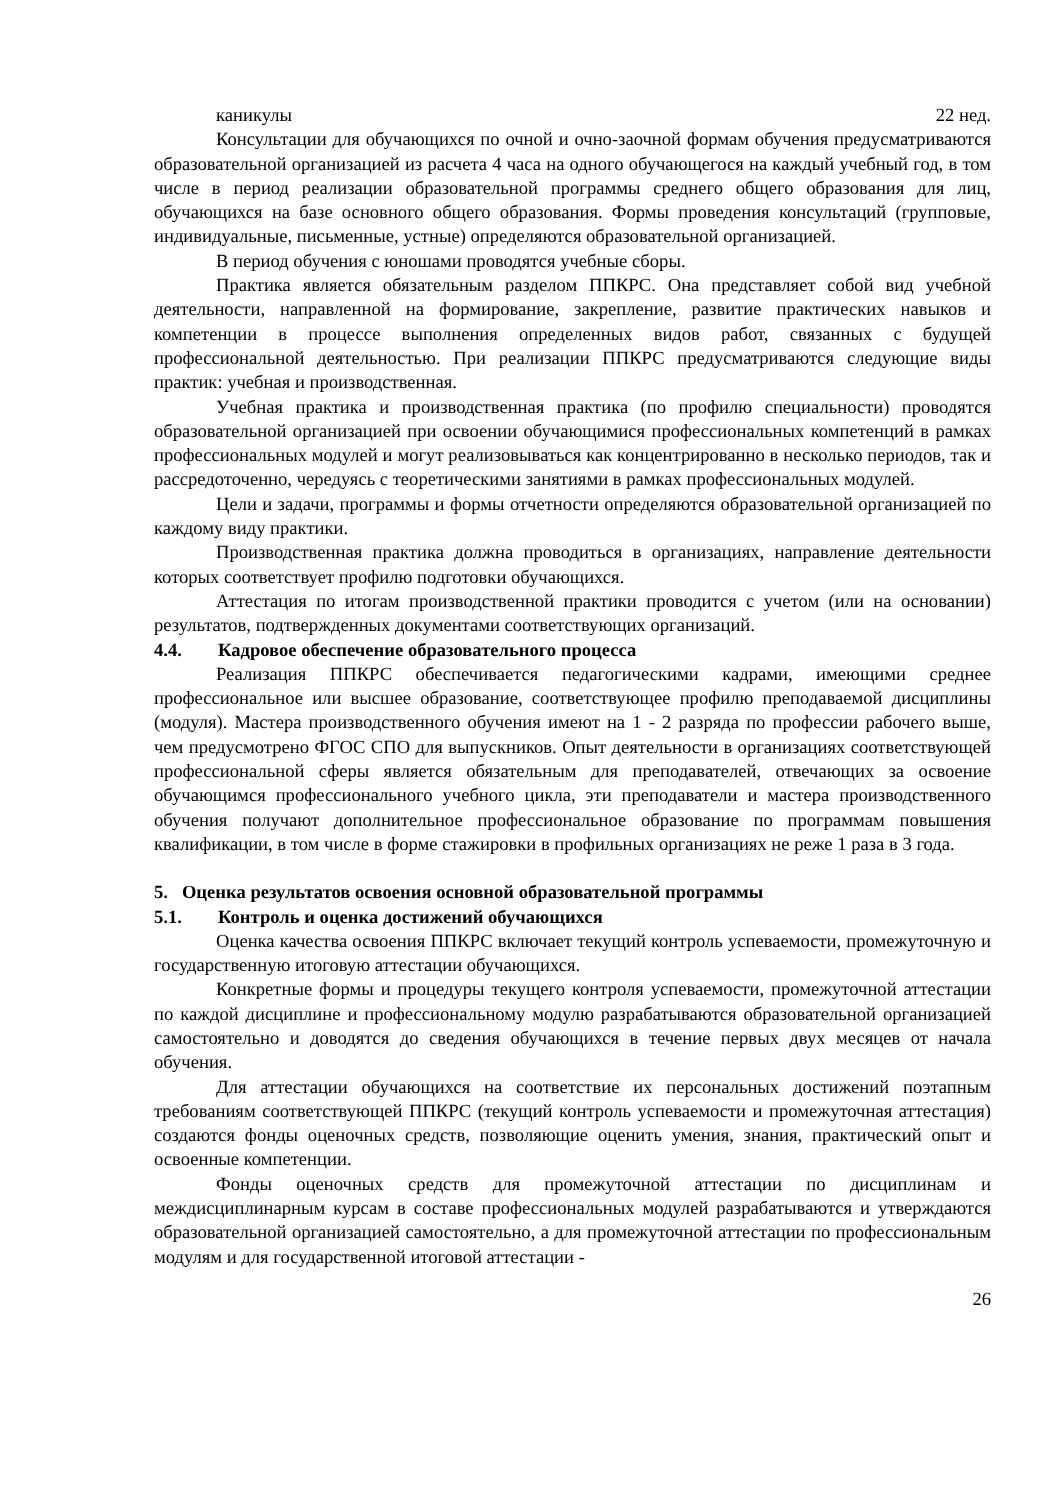каникулы 22 нед.
Консультации для обучающихся по очной и очно-заочной формам обучения предусматриваются образовательной организацией из расчета 4 часа на одного обучающегося на каждый учебный год, в том числе в период реализации образовательной программы среднего общего образования для лиц, обучающихся на базе основного общего образования. Формы проведения консультаций (групповые, индивидуальные, письменные, устные) определяются образовательной организацией.
В период обучения с юношами проводятся учебные сборы.
Практика является обязательным разделом ППКРС. Она представляет собой вид учебной деятельности, направленной на формирование, закрепление, развитие практических навыков и компетенции в процессе выполнения определенных видов работ, связанных с будущей профессиональной деятельностью. При реализации ППКРС предусматриваются следующие виды практик: учебная и производственная.
Учебная практика и производственная практика (по профилю специальности) проводятся образовательной организацией при освоении обучающимися профессиональных компетенций в рамках профессиональных модулей и могут реализовываться как концентрированно в несколько периодов, так и рассредоточенно, чередуясь с теоретическими занятиями в рамках профессиональных модулей.
Цели и задачи, программы и формы отчетности определяются образовательной организацией по каждому виду практики.
Производственная практика должна проводиться в организациях, направление деятельности которых соответствует профилю подготовки обучающихся.
Аттестация по итогам производственной практики проводится с учетом (или на основании) результатов, подтвержденных документами соответствующих организаций.
4.4. Кадровое обеспечение образовательного процесса
Реализация ППКРС обеспечивается педагогическими кадрами, имеющими среднее профессиональное или высшее образование, соответствующее профилю преподаваемой дисциплины (модуля). Мастера производственного обучения имеют на 1 - 2 разряда по профессии рабочего выше, чем предусмотрено ФГОС СПО для выпускников. Опыт деятельности в организациях соответствующей профессиональной сферы является обязательным для преподавателей, отвечающих за освоение обучающимся профессионального учебного цикла, эти преподаватели и мастера производственного обучения получают дополнительное профессиональное образование по программам повышения квалификации, в том числе в форме стажировки в профильных организациях не реже 1 раза в 3 года.
5. Оценка результатов освоения основной образовательной программы
5.1. Контроль и оценка достижений обучающихся
Оценка качества освоения ППКРС включает текущий контроль успеваемости, промежуточную и государственную итоговую аттестации обучающихся.
Конкретные формы и процедуры текущего контроля успеваемости, промежуточной аттестации по каждой дисциплине и профессиональному модулю разрабатываются образовательной организацией самостоятельно и доводятся до сведения обучающихся в течение первых двух месяцев от начала обучения.
Для аттестации обучающихся на соответствие их персональных достижений поэтапным требованиям соответствующей ППКРС (текущий контроль успеваемости и промежуточная аттестация) создаются фонды оценочных средств, позволяющие оценить умения, знания, практический опыт и освоенные компетенции.
Фонды оценочных средств для промежуточной аттестации по дисциплинам и междисциплинарным курсам в составе профессиональных модулей разрабатываются и утверждаются образовательной организацией самостоятельно, а для промежуточной аттестации по профессиональным модулям и для государственной итоговой аттестации -
26